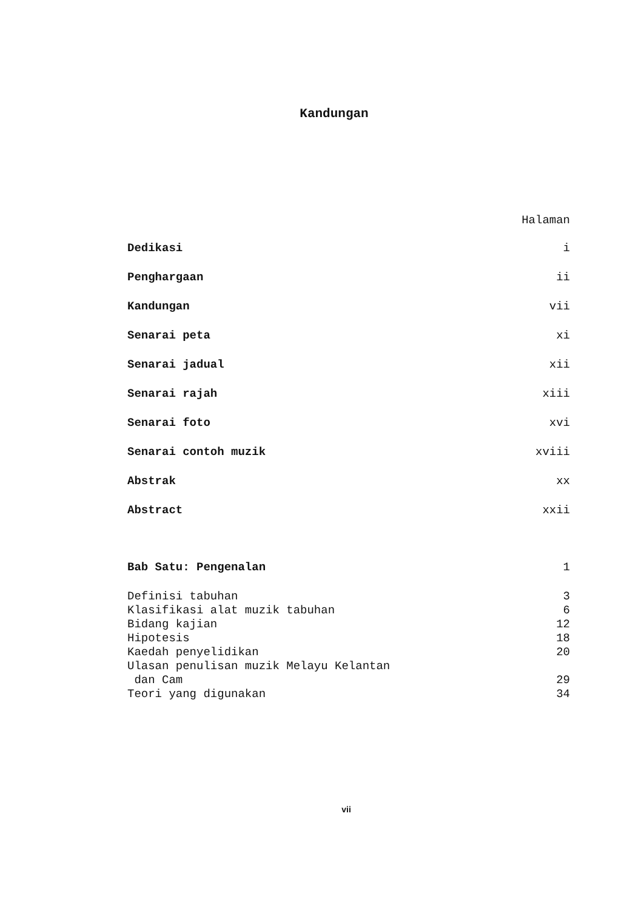Kandungan
Halaman
Dedikasi i
Penghargaan ii
Kandungan vii
Senarai peta xi
Senarai jadual xii
Senarai rajah xiii
Senarai foto xvi
Senarai contoh muzik xviii
Abstrak xx
Abstract xxii
Bab Satu: Pengenalan 1
Definisi tabuhan 3
Klasifikasi alat muzik tabuhan 6
Bidang kajian 12
Hipotesis 18
Kaedah penyelidikan 20
Ulasan penulisan muzik Melayu Kelantan
dan Cam 29
Teori yang digunakan 34
vii